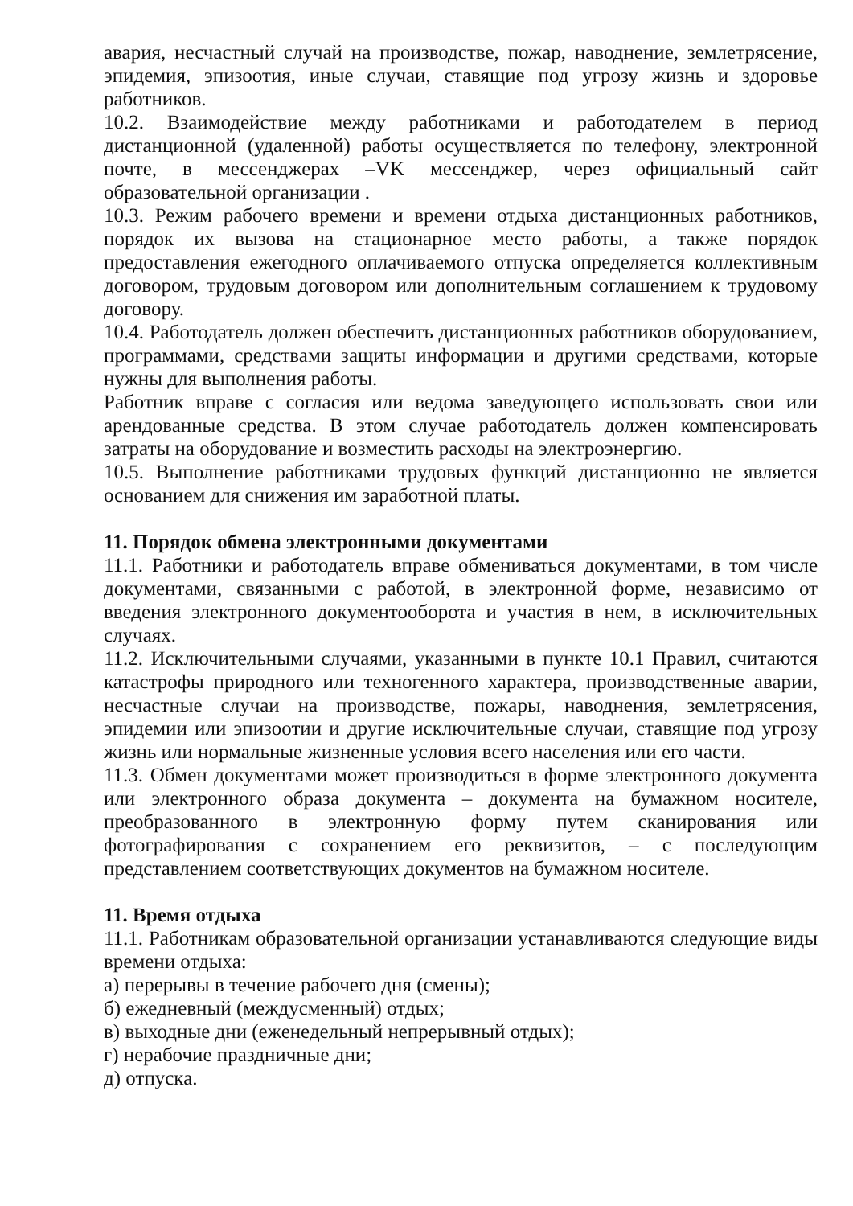авария, несчастный случай на производстве, пожар, наводнение, землетрясение, эпидемия, эпизоотия, иные случаи, ставящие под угрозу жизнь и здоровье работников.
10.2. Взаимодействие между работниками и работодателем в период дистанционной (удаленной) работы осуществляется по телефону, электронной почте, в мессенджерах –VK мессенджер, через официальный сайт образовательной организации .
10.3. Режим рабочего времени и времени отдыха дистанционных работников, порядок их вызова на стационарное место работы, а также порядок предоставления ежегодного оплачиваемого отпуска определяется коллективным договором, трудовым договором или дополнительным соглашением к трудовому договору.
10.4. Работодатель должен обеспечить дистанционных работников оборудованием, программами, средствами защиты информации и другими средствами, которые нужны для выполнения работы.
Работник вправе с согласия или ведома заведующего использовать свои или арендованные средства. В этом случае работодатель должен компенсировать затраты на оборудование и возместить расходы на электроэнергию.
10.5. Выполнение работниками трудовых функций дистанционно не является основанием для снижения им заработной платы.
11. Порядок обмена электронными документами
11.1. Работники и работодатель вправе обмениваться документами, в том числе документами, связанными с работой, в электронной форме, независимо от введения электронного документооборота и участия в нем, в исключительных случаях.
11.2. Исключительными случаями, указанными в пункте 10.1 Правил, считаются катастрофы природного или техногенного характера, производственные аварии, несчастные случаи на производстве, пожары, наводнения, землетрясения, эпидемии или эпизоотии и другие исключительные случаи, ставящие под угрозу жизнь или нормальные жизненные условия всего населения или его части.
11.3. Обмен документами может производиться в форме электронного документа или электронного образа документа – документа на бумажном носителе, преобразованного в электронную форму путем сканирования или фотографирования с сохранением его реквизитов, – с последующим представлением соответствующих документов на бумажном носителе.
11. Время отдыха
11.1. Работникам образовательной организации устанавливаются следующие виды времени отдыха:
а) перерывы в течение рабочего дня (смены);
б) ежедневный (междусменный) отдых;
в) выходные дни (еженедельный непрерывный отдых);
г) нерабочие праздничные дни;
д) отпуска.